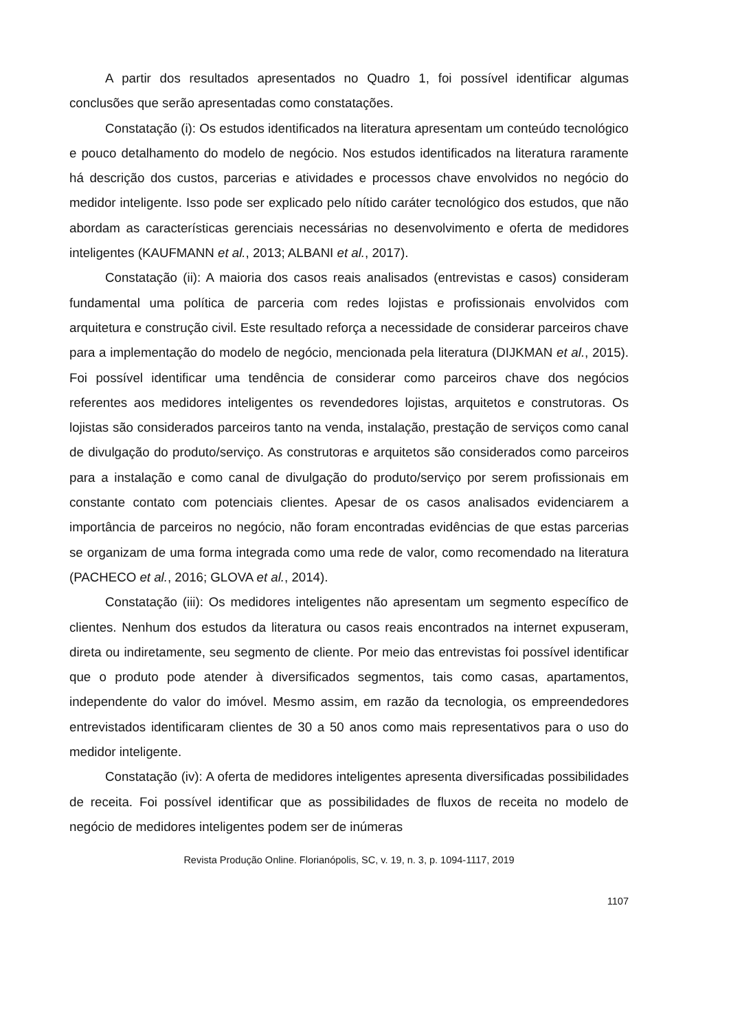A partir dos resultados apresentados no Quadro 1, foi possível identificar algumas conclusões que serão apresentadas como constatações.
Constatação (i): Os estudos identificados na literatura apresentam um conteúdo tecnológico e pouco detalhamento do modelo de negócio. Nos estudos identificados na literatura raramente há descrição dos custos, parcerias e atividades e processos chave envolvidos no negócio do medidor inteligente. Isso pode ser explicado pelo nítido caráter tecnológico dos estudos, que não abordam as características gerenciais necessárias no desenvolvimento e oferta de medidores inteligentes (KAUFMANN et al., 2013; ALBANI et al., 2017).
Constatação (ii): A maioria dos casos reais analisados (entrevistas e casos) consideram fundamental uma política de parceria com redes lojistas e profissionais envolvidos com arquitetura e construção civil. Este resultado reforça a necessidade de considerar parceiros chave para a implementação do modelo de negócio, mencionada pela literatura (DIJKMAN et al., 2015). Foi possível identificar uma tendência de considerar como parceiros chave dos negócios referentes aos medidores inteligentes os revendedores lojistas, arquitetos e construtoras. Os lojistas são considerados parceiros tanto na venda, instalação, prestação de serviços como canal de divulgação do produto/serviço. As construtoras e arquitetos são considerados como parceiros para a instalação e como canal de divulgação do produto/serviço por serem profissionais em constante contato com potenciais clientes. Apesar de os casos analisados evidenciarem a importância de parceiros no negócio, não foram encontradas evidências de que estas parcerias se organizam de uma forma integrada como uma rede de valor, como recomendado na literatura (PACHECO et al., 2016; GLOVA et al., 2014).
Constatação (iii): Os medidores inteligentes não apresentam um segmento específico de clientes. Nenhum dos estudos da literatura ou casos reais encontrados na internet expuseram, direta ou indiretamente, seu segmento de cliente. Por meio das entrevistas foi possível identificar que o produto pode atender à diversificados segmentos, tais como casas, apartamentos, independente do valor do imóvel. Mesmo assim, em razão da tecnologia, os empreendedores entrevistados identificaram clientes de 30 a 50 anos como mais representativos para o uso do medidor inteligente.
Constatação (iv): A oferta de medidores inteligentes apresenta diversificadas possibilidades de receita. Foi possível identificar que as possibilidades de fluxos de receita no modelo de negócio de medidores inteligentes podem ser de inúmeras
Revista Produção Online. Florianópolis, SC, v. 19, n. 3, p. 1094-1117, 2019
1107